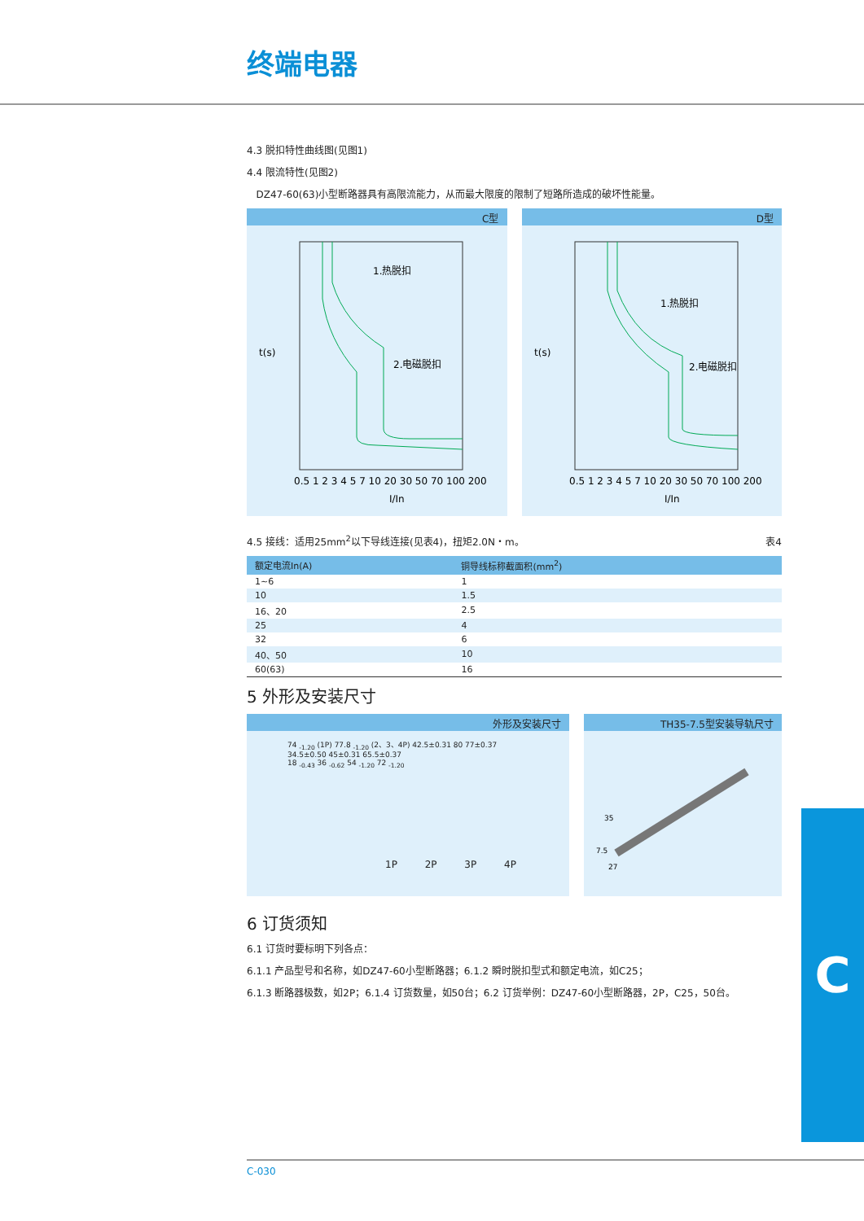终端电器
4.3 脱扣特性曲线图(见图1)
4.4 限流特性(见图2)
DZ47-60(63)小型断路器具有高限流能力，从而最大限度的限制了短路所造成的破坏性能量。
C型
1.热脱扣
2.电磁脱扣
t(s)
I/In
0.5 1 2 3 4 5 7 10 20 30 50 70 100 200
D型
1.热脱扣
2.电磁脱扣
t(s)
I/In
0.5 1 2 3 4 5 7 10 20 30 50 70 100 200
4.5 接线：适用25mm<sup>2</sup>以下导线连接(见表4)，扭矩2.0N・m。 表4
| 额定电流In(A) | 铜导线标称截面积(mm<sup>2</sup>) |
| --- | --- |
| 1~6 | 1 |
| 10 | 1.5 |
| 16、20 | 2.5 |
| 25 | 4 |
| 32 | 6 |
| 40、50 | 10 |
| 60(63) | 16 |
5 外形及安装尺寸
外形及安装尺寸
74 <sub>-1.20</sub> (1P) 77.8 <sub>-1.20</sub> (2、3、4P) 42.5±0.31 80 77±0.37 34.5±0.50 45±0.31 65.5±0.37
18 <sub>-0.43</sub> 36 <sub>-0.62</sub> 54 <sub>-1.20</sub> 72 <sub>-1.20</sub>
1P 2P 3P 4P
TH35-7.5型安装导轨尺寸
35
7.5
27
6 订货须知
6.1 订货时要标明下列各点：
6.1.1 产品型号和名称，如DZ47-60小型断路器；6.1.2 瞬时脱扣型式和额定电流，如C25；
6.1.3 断路器极数，如2P；6.1.4 订货数量，如50台；6.2 订货举例：DZ47-60小型断路器，2P，C25，50台。
C
C-030